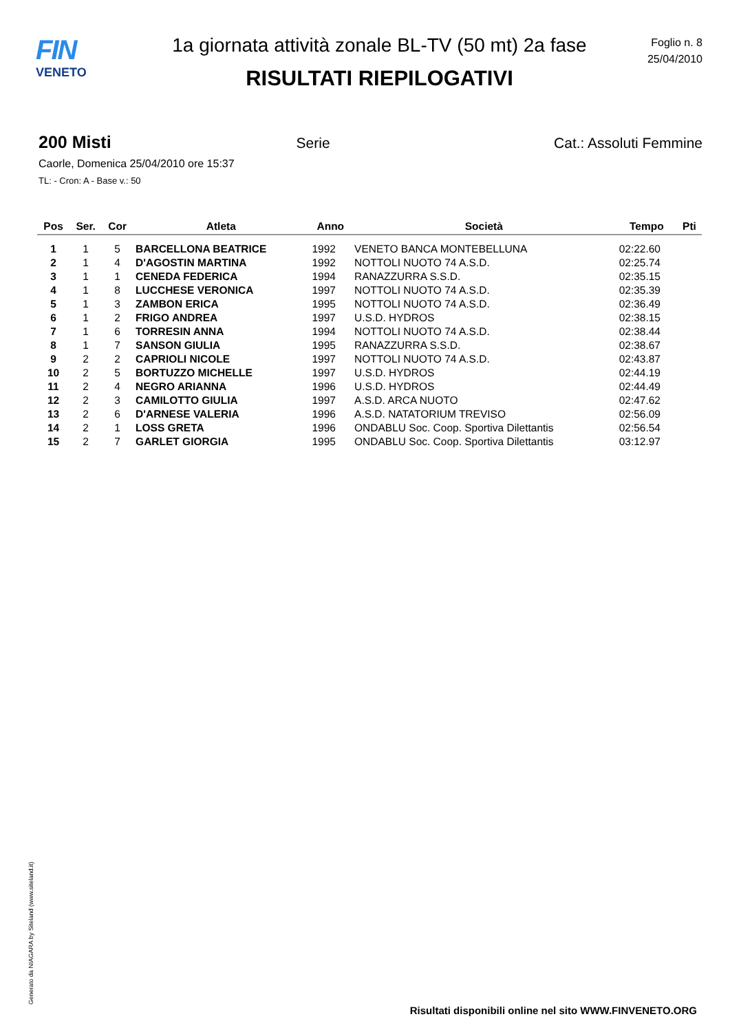FIN
VENETO
1a giornata attività zonale BL-TV (50 mt) 2a fase
RISULTATI RIEPILOGATIVI
Foglio n. 8
25/04/2010
200 Misti Serie Cat.: Assoluti Femmine
Caorle, Domenica 25/04/2010 ore 15:37
TL: - Cron: A - Base v.: 50
| Pos | Ser. | Cor | Atleta | Anno | Società | Tempo | Pti |
| --- | --- | --- | --- | --- | --- | --- | --- |
| 1 | 1 | 5 | BARCELLONA BEATRICE | 1992 | VENETO BANCA MONTEBELLUNA | 02:22.60 | |
| 2 | 1 | 4 | D'AGOSTIN MARTINA | 1992 | NOTTOLI NUOTO 74 A.S.D. | 02:25.74 | |
| 3 | 1 | 1 | CENEDA FEDERICA | 1994 | RANAZZURRA S.S.D. | 02:35.15 | |
| 4 | 1 | 8 | LUCCHESE VERONICA | 1997 | NOTTOLI NUOTO 74 A.S.D. | 02:35.39 | |
| 5 | 1 | 3 | ZAMBON ERICA | 1995 | NOTTOLI NUOTO 74 A.S.D. | 02:36.49 | |
| 6 | 1 | 2 | FRIGO ANDREA | 1997 | U.S.D. HYDROS | 02:38.15 | |
| 7 | 1 | 6 | TORRESIN ANNA | 1994 | NOTTOLI NUOTO 74 A.S.D. | 02:38.44 | |
| 8 | 1 | 7 | SANSON GIULIA | 1995 | RANAZZURRA S.S.D. | 02:38.67 | |
| 9 | 2 | 2 | CAPRIOLI NICOLE | 1997 | NOTTOLI NUOTO 74 A.S.D. | 02:43.87 | |
| 10 | 2 | 5 | BORTUZZO MICHELLE | 1997 | U.S.D. HYDROS | 02:44.19 | |
| 11 | 2 | 4 | NEGRO ARIANNA | 1996 | U.S.D. HYDROS | 02:44.49 | |
| 12 | 2 | 3 | CAMILOTTO GIULIA | 1997 | A.S.D. ARCA NUOTO | 02:47.62 | |
| 13 | 2 | 6 | D'ARNESE VALERIA | 1996 | A.S.D. NATATORIUM TREVISO | 02:56.09 | |
| 14 | 2 | 1 | LOSS GRETA | 1996 | ONDABLU Soc. Coop. Sportiva Dilettantis | 02:56.54 | |
| 15 | 2 | 7 | GARLET GIORGIA | 1995 | ONDABLU Soc. Coop. Sportiva Dilettantis | 03:12.97 | |
Generato da NIAGARA by Siteland (www.siteland.it)
Risultati disponibili online nel sito WWW.FINVENETO.ORG